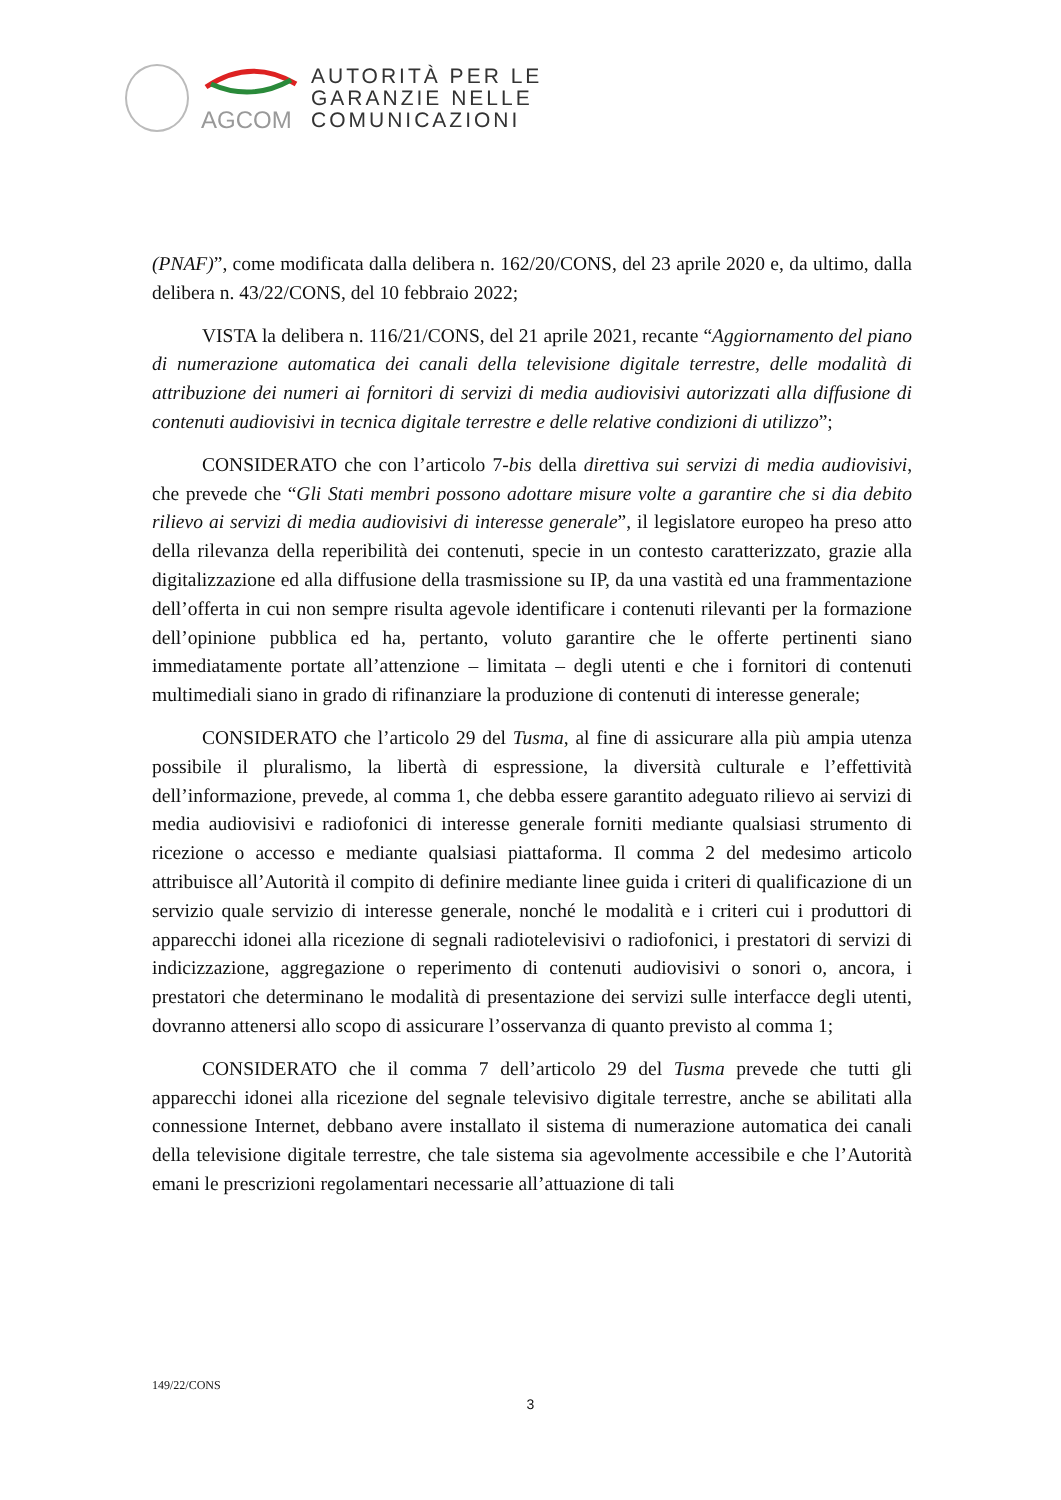AGCOM
AUTORITÀ PER LE
GARANZIE NELLE
COMUNICAZIONI
(PNAF)”, come modificata dalla delibera n. 162/20/CONS, del 23 aprile 2020 e, da ultimo, dalla delibera n. 43/22/CONS, del 10 febbraio 2022;
VISTA la delibera n. 116/21/CONS, del 21 aprile 2021, recante “Aggiornamento del piano di numerazione automatica dei canali della televisione digitale terrestre, delle modalità di attribuzione dei numeri ai fornitori di servizi di media audiovisivi autorizzati alla diffusione di contenuti audiovisivi in tecnica digitale terrestre e delle relative condizioni di utilizzo”;
CONSIDERATO che con l’articolo 7-bis della direttiva sui servizi di media audiovisivi, che prevede che “Gli Stati membri possono adottare misure volte a garantire che si dia debito rilievo ai servizi di media audiovisivi di interesse generale”, il legislatore europeo ha preso atto della rilevanza della reperibilità dei contenuti, specie in un contesto caratterizzato, grazie alla digitalizzazione ed alla diffusione della trasmissione su IP, da una vastità ed una frammentazione dell’offerta in cui non sempre risulta agevole identificare i contenuti rilevanti per la formazione dell’opinione pubblica ed ha, pertanto, voluto garantire che le offerte pertinenti siano immediatamente portate all’attenzione – limitata – degli utenti e che i fornitori di contenuti multimediali siano in grado di rifinanziare la produzione di contenuti di interesse generale;
CONSIDERATO che l’articolo 29 del Tusma, al fine di assicurare alla più ampia utenza possibile il pluralismo, la libertà di espressione, la diversità culturale e l’effettività dell’informazione, prevede, al comma 1, che debba essere garantito adeguato rilievo ai servizi di media audiovisivi e radiofonici di interesse generale forniti mediante qualsiasi strumento di ricezione o accesso e mediante qualsiasi piattaforma. Il comma 2 del medesimo articolo attribuisce all’Autorità il compito di definire mediante linee guida i criteri di qualificazione di un servizio quale servizio di interesse generale, nonché le modalità e i criteri cui i produttori di apparecchi idonei alla ricezione di segnali radiotelevisivi o radiofonici, i prestatori di servizi di indicizzazione, aggregazione o reperimento di contenuti audiovisivi o sonori o, ancora, i prestatori che determinano le modalità di presentazione dei servizi sulle interfacce degli utenti, dovranno attenersi allo scopo di assicurare l’osservanza di quanto previsto al comma 1;
CONSIDERATO che il comma 7 dell’articolo 29 del Tusma prevede che tutti gli apparecchi idonei alla ricezione del segnale televisivo digitale terrestre, anche se abilitati alla connessione Internet, debbano avere installato il sistema di numerazione automatica dei canali della televisione digitale terrestre, che tale sistema sia agevolmente accessibile e che l’Autorità emani le prescrizioni regolamentari necessarie all’attuazione di tali
149/22/CONS
3